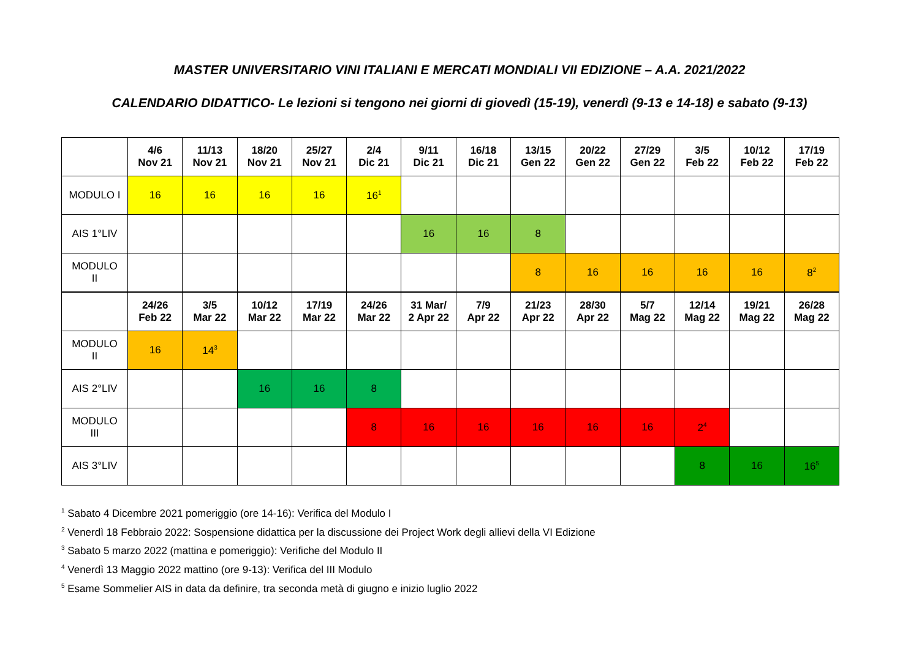MASTER UNIVERSITARIO VINI ITALIANI E MERCATI MONDIALI VII EDIZIONE – A.A. 2021/2022
CALENDARIO DIDATTICO- Le lezioni si tengono nei giorni di giovedì (15-19), venerdì (9-13 e 14-18) e sabato (9-13)
| | 4/6 Nov 21 | 11/13 Nov 21 | 18/20 Nov 21 | 25/27 Nov 21 | 2/4 Dic 21 | 9/11 Dic 21 | 16/18 Dic 21 | 13/15 Gen 22 | 20/22 Gen 22 | 27/29 Gen 22 | 3/5 Feb 22 | 10/12 Feb 22 | 17/19 Feb 22 |
| --- | --- | --- | --- | --- | --- | --- | --- | --- | --- | --- | --- | --- | --- |
| MODULO I | 16 | 16 | 16 | 16 | 16<sup>1</sup> | | | | | | | | |
| AIS 1°LIV | | | | | | 16 | 16 | 8 | | | | | |
| MODULO II | | | | | | | | 8 | 16 | 16 | 16 | 16 | 8<sup>2</sup> |
| | 24/26 Feb 22 | 3/5 Mar 22 | 10/12 Mar 22 | 17/19 Mar 22 | 24/26 Mar 22 | 31 Mar/ 2 Apr 22 | 7/9 Apr 22 | 21/23 Apr 22 | 28/30 Apr 22 | 5/7 Mag 22 | 12/14 Mag 22 | 19/21 Mag 22 | 26/28 Mag 22 |
| MODULO II | 16 | 14<sup>3</sup> | | | | | | | | | | | |
| AIS 2°LIV | | | 16 | 16 | 8 | | | | | | | | |
| MODULO III | | | | | 8 | 16 | 16 | 16 | 16 | 16 | 2<sup>4</sup> | | |
| AIS 3°LIV | | | | | | | | | | | 8 | 16 | 16<sup>5</sup> |
<sup>1</sup> Sabato 4 Dicembre 2021 pomeriggio (ore 14-16): Verifica del Modulo I
<sup>2</sup> Venerdì 18 Febbraio 2022: Sospensione didattica per la discussione dei Project Work degli allievi della VI Edizione
<sup>3</sup> Sabato 5 marzo 2022 (mattina e pomeriggio): Verifiche del Modulo II
<sup>4</sup> Venerdì 13 Maggio 2022 mattino (ore 9-13): Verifica del III Modulo
<sup>5</sup> Esame Sommelier AIS in data da definire, tra seconda metà di giugno e inizio luglio 2022